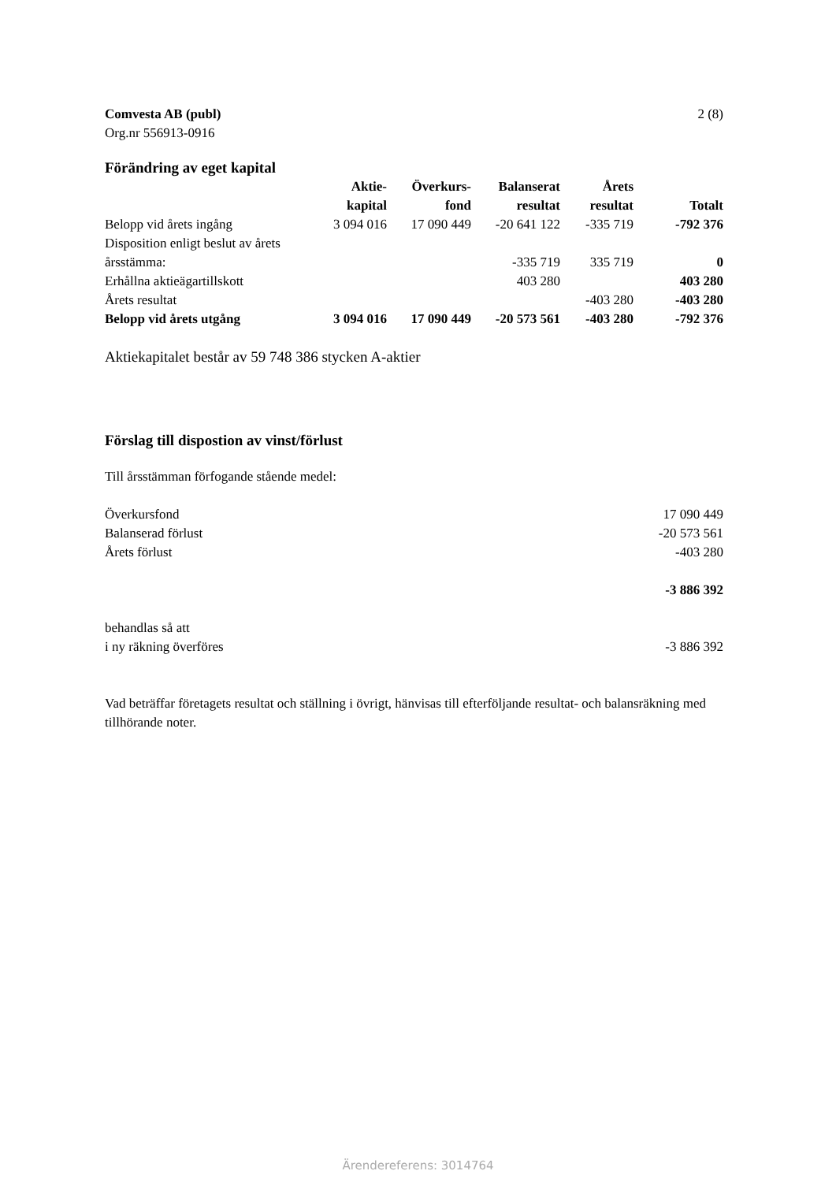Comvesta AB (publ)
Org.nr 556913-0916
2 (8)
Förändring av eget kapital
| | Aktie- kapital | Överkurs- fond | Balanserat resultat | Årets resultat | Totalt |
| --- | --- | --- | --- | --- | --- |
| Belopp vid årets ingång | 3 094 016 | 17 090 449 | -20 641 122 | -335 719 | -792 376 |
| Disposition enligt beslut av årets årsstämma: | | | -335 719 | 335 719 | 0 |
| Erhållna aktieägartillskott | | | 403 280 | | 403 280 |
| Årets resultat | | | | -403 280 | -403 280 |
| Belopp vid årets utgång | 3 094 016 | 17 090 449 | -20 573 561 | -403 280 | -792 376 |
Aktiekapitalet består av 59 748 386 stycken A-aktier
Förslag till dispostion av vinst/förlust
Till årsstämman förfogande stående medel:
| Överkursfond | 17 090 449 |
| Balanserad förlust | -20 573 561 |
| Årets förlust | -403 280 |
| | -3 886 392 |
| behandlas så att | |
| i ny räkning överföres | -3 886 392 |
Vad beträffar företagets resultat och ställning i övrigt, hänvisas till efterföljande resultat- och balansräkning med tillhörande noter.
Ärendereferens: 3014764